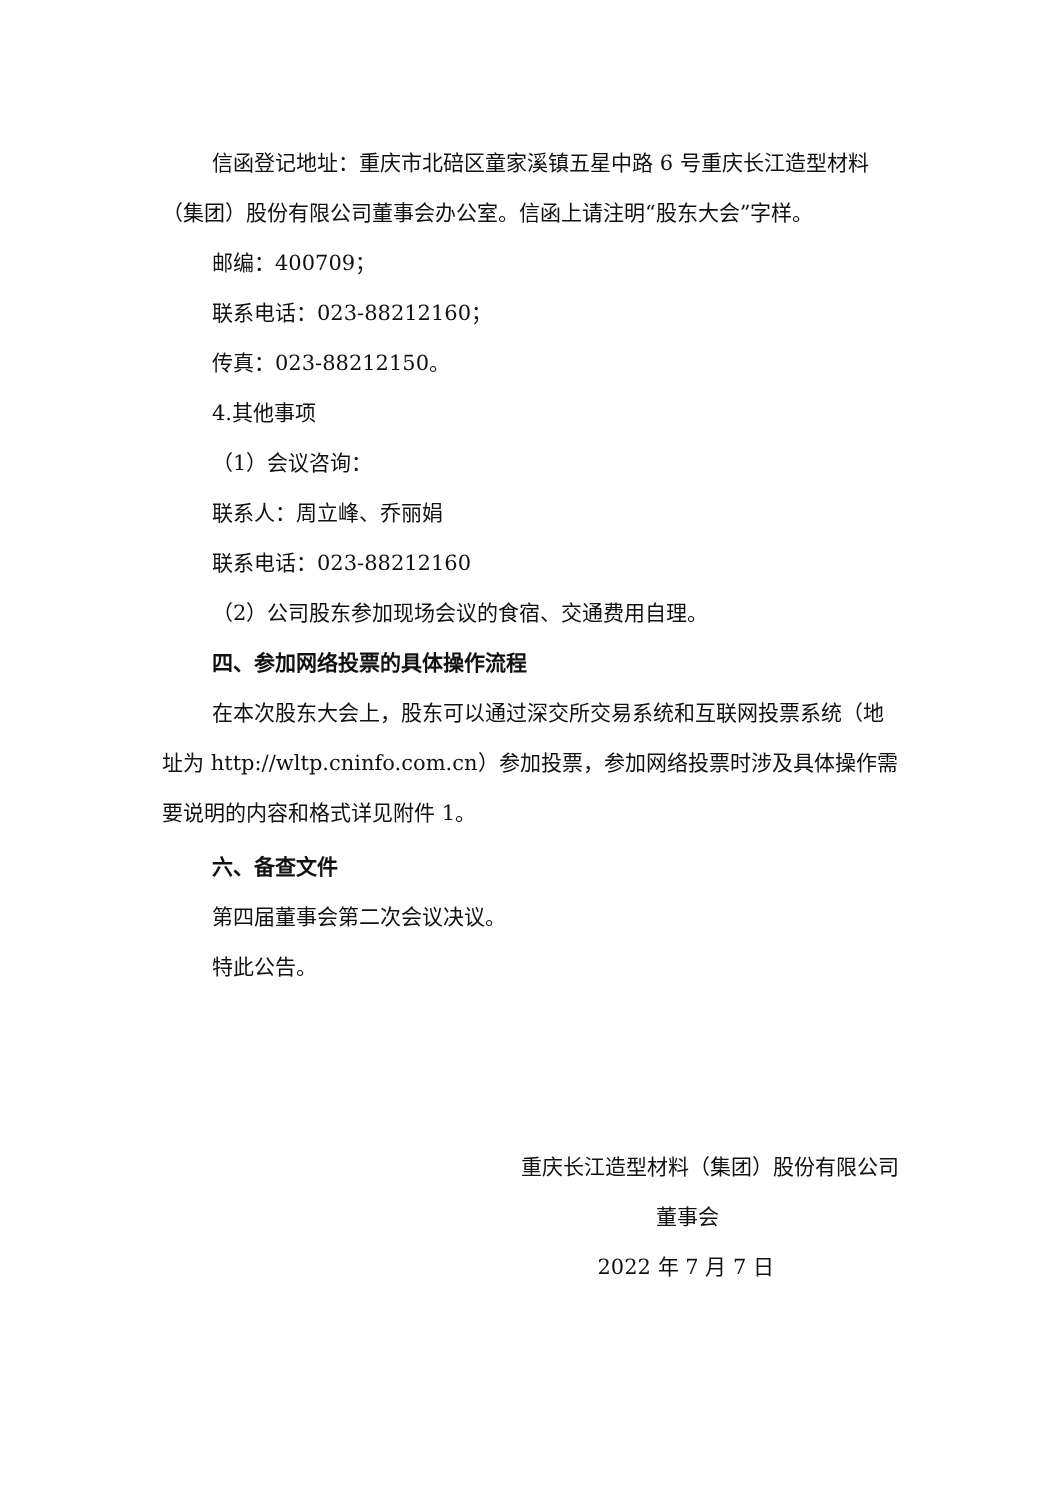信函登记地址：重庆市北碚区童家溪镇五星中路 6 号重庆长江造型材料（集团）股份有限公司董事会办公室。信函上请注明“股东大会”字样。
邮编：400709；
联系电话：023-88212160；
传真：023-88212150。
4.其他事项
（1）会议咨询：
联系人：周立峰、乔丽娟
联系电话：023-88212160
（2）公司股东参加现场会议的食宿、交通费用自理。
四、参加网络投票的具体操作流程
在本次股东大会上，股东可以通过深交所交易系统和互联网投票系统（地址为 http://wltp.cninfo.com.cn）参加投票，参加网络投票时涉及具体操作需要说明的内容和格式详见附件 1。
六、备查文件
第四届董事会第二次会议决议。
特此公告。
重庆长江造型材料（集团）股份有限公司
董事会
2022 年 7 月 7 日